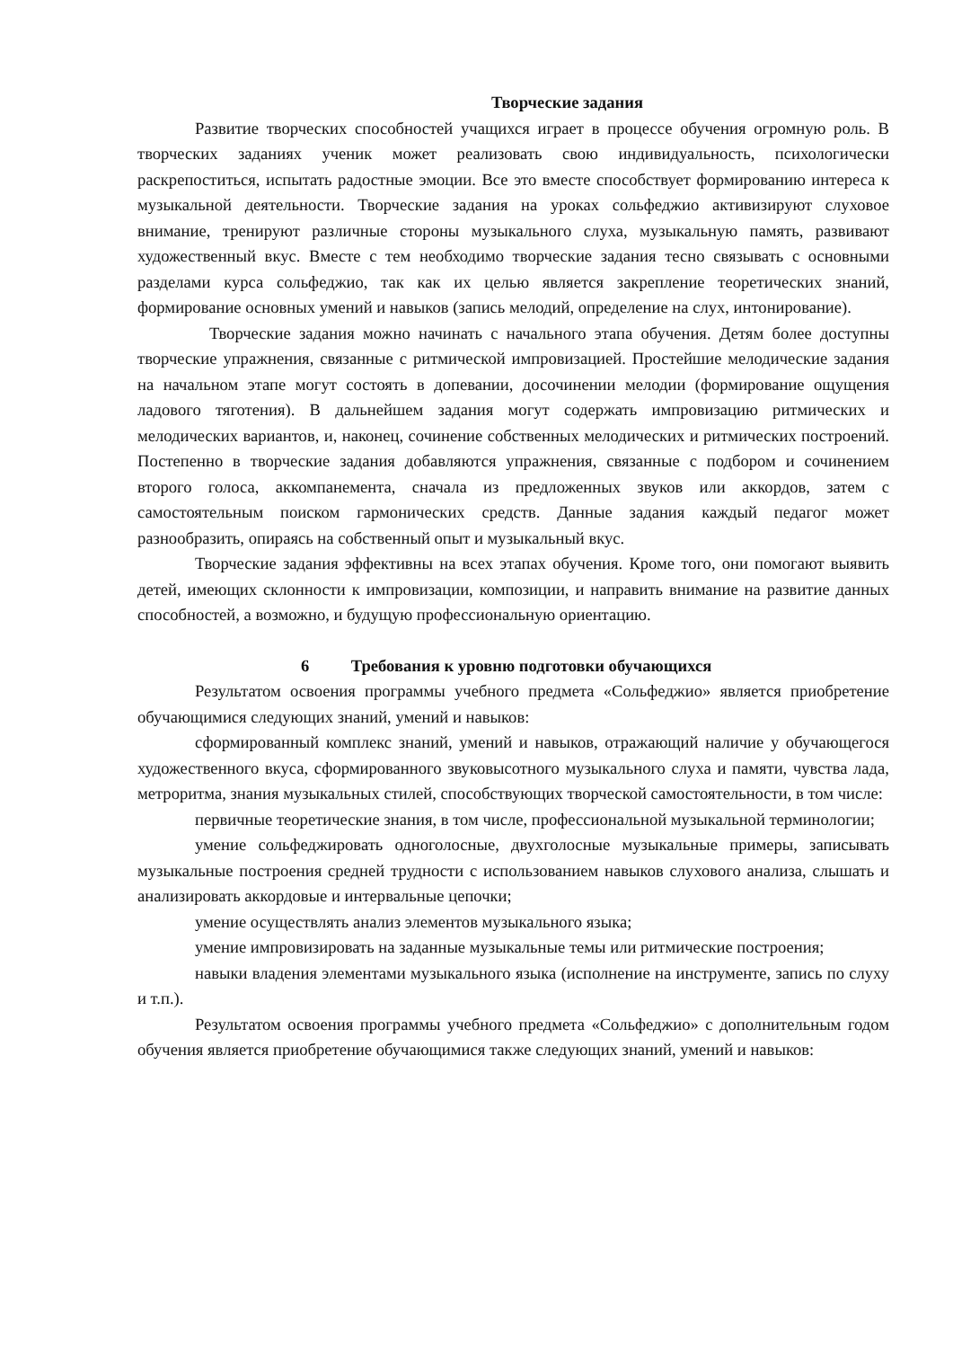Творческие задания
Развитие творческих способностей учащихся играет в процессе обучения огромную роль. В творческих заданиях ученик может реализовать свою индивидуальность, психологически раскрепоститься, испытать радостные эмоции. Все это вместе способствует формированию интереса к музыкальной деятельности. Творческие задания на уроках сольфеджио активизируют слуховое внимание, тренируют различные стороны музыкального слуха, музыкальную память, развивают художественный вкус. Вместе с тем необходимо творческие задания тесно связывать с основными разделами курса сольфеджио, так как их целью является закрепление теоретических знаний, формирование основных умений и навыков (запись мелодий, определение на слух, интонирование).
Творческие задания можно начинать с начального этапа обучения. Детям более доступны творческие упражнения, связанные с ритмической импровизацией. Простейшие мелодические задания на начальном этапе могут состоять в допевании, досочинении мелодии (формирование ощущения ладового тяготения). В дальнейшем задания могут содержать импровизацию ритмических и мелодических вариантов, и, наконец, сочинение собственных мелодических и ритмических построений. Постепенно в творческие задания добавляются упражнения, связанные с подбором и сочинением второго голоса, аккомпанемента, сначала из предложенных звуков или аккордов, затем с самостоятельным поиском гармонических средств. Данные задания каждый педагог может разнообразить, опираясь на собственный опыт и музыкальный вкус.
Творческие задания эффективны на всех этапах обучения. Кроме того, они помогают выявить детей, имеющих склонности к импровизации, композиции, и направить внимание на развитие данных способностей, а возможно, и будущую профессиональную ориентацию.
6 Требования к уровню подготовки обучающихся
Результатом освоения программы учебного предмета «Сольфеджио» является приобретение обучающимися следующих знаний, умений и навыков:
сформированный комплекс знаний, умений и навыков, отражающий наличие у обучающегося художественного вкуса, сформированного звуковысотного музыкального слуха и памяти, чувства лада, метроритма, знания музыкальных стилей, способствующих творческой самостоятельности, в том числе:
первичные теоретические знания, в том числе, профессиональной музыкальной терминологии;
умение сольфеджировать одноголосные, двухголосные музыкальные примеры, записывать музыкальные построения средней трудности с использованием навыков слухового анализа, слышать и анализировать аккордовые и интервальные цепочки;
умение осуществлять анализ элементов музыкального языка;
умение импровизировать на заданные музыкальные темы или ритмические построения;
навыки владения элементами музыкального языка (исполнение на инструменте, запись по слуху и т.п.).
Результатом освоения программы учебного предмета «Сольфеджио» с дополнительным годом обучения является приобретение обучающимися также следующих знаний, умений и навыков: